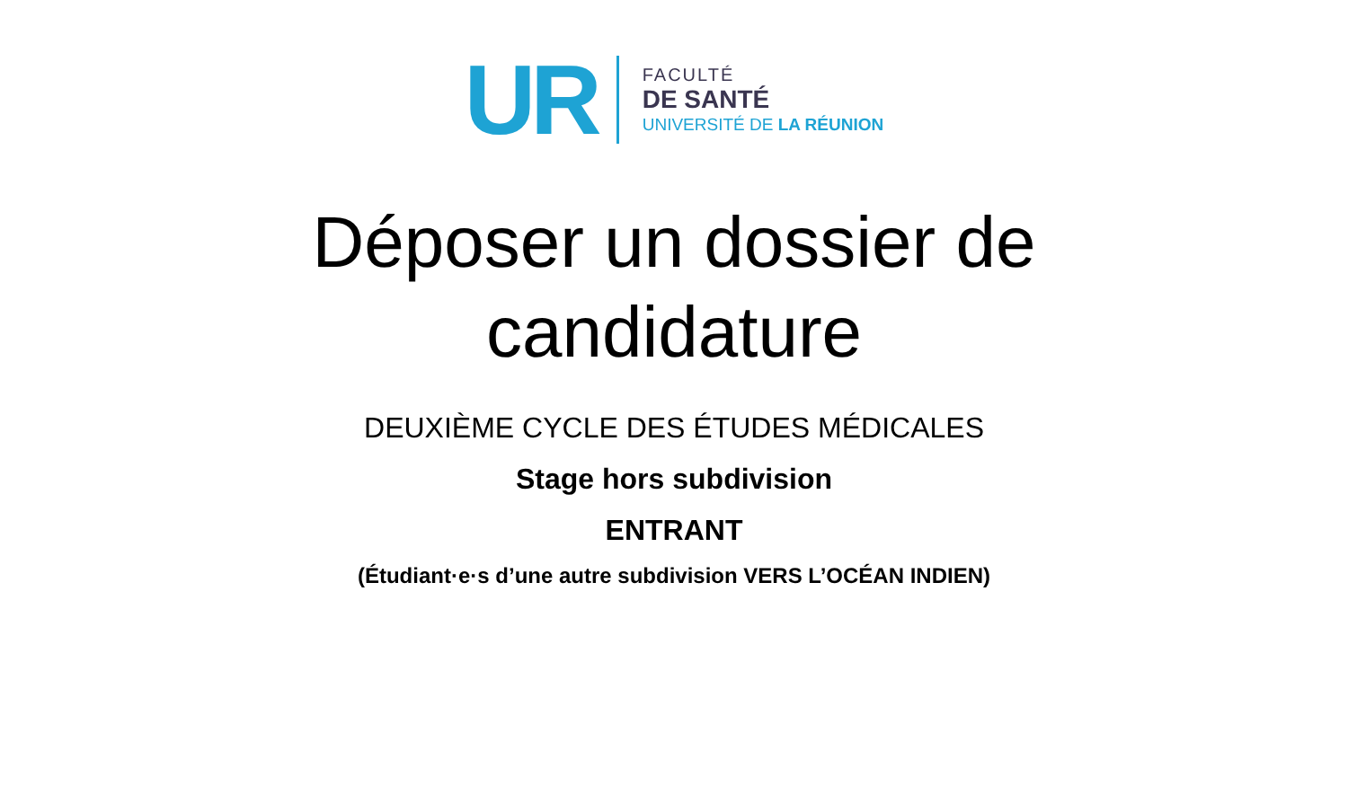UR
FACULTÉ
DE SANTÉ
UNIVERSITÉ DE LA RÉUNION
Déposer un dossier de
candidature
DEUXIÈME CYCLE DES ÉTUDES MÉDICALES
Stage hors subdivision
ENTRANT
(Étudiant·e·s d’une autre subdivision VERS L’OCÉAN INDIEN)